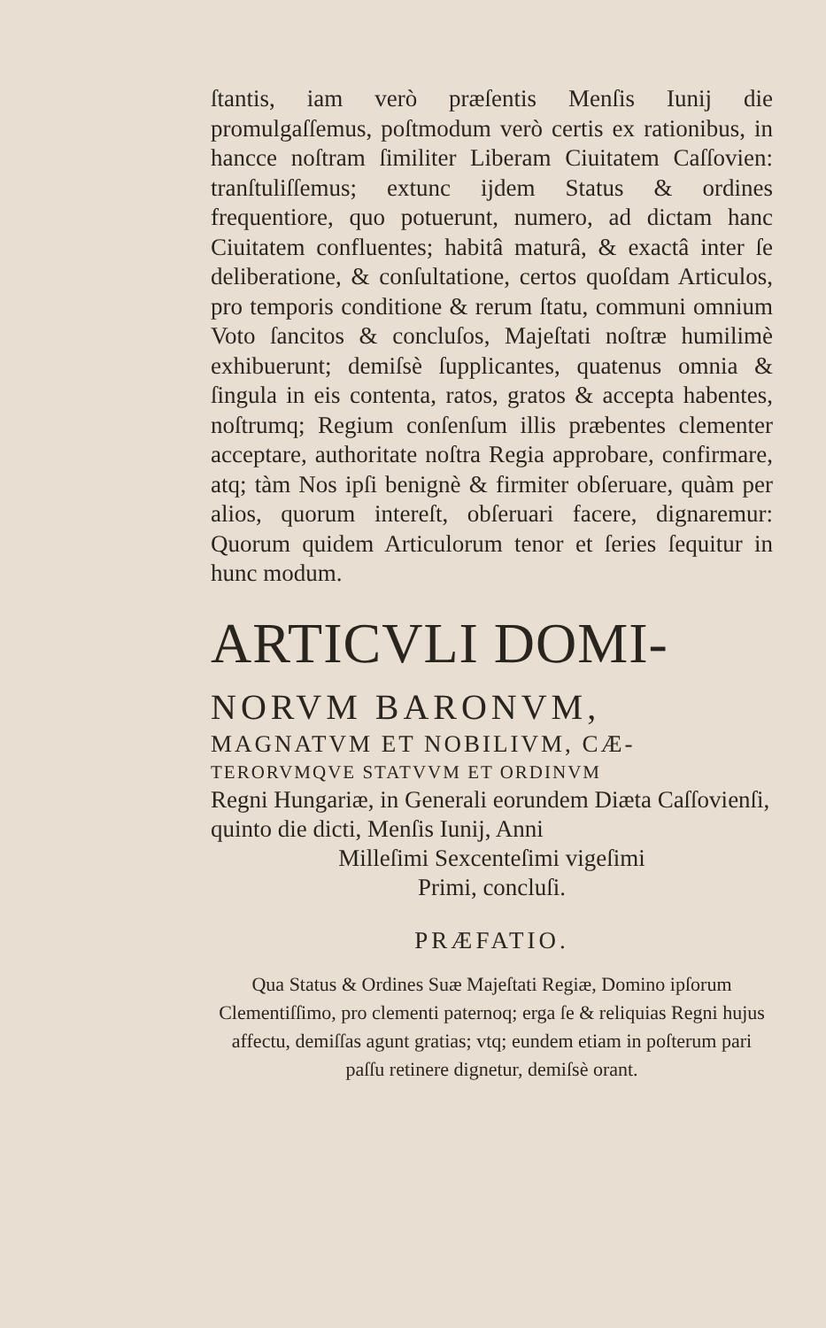ſtantis, iam verò præſentis Menſis Iunij die promulgaſſemus, poſtmodum verò certis ex rationibus, in hancce noſtram ſimiliter Liberam Ciuitatem Caſſovien: tranſtuliſſemus; extunc ijdem Status & ordines frequentiore, quo potuerunt, numero, ad dictam hanc Ciuitatem confluentes; habitâ maturâ, & exactâ inter ſe deliberatione, & conſultatione, certos quoſdam Articulos, pro temporis conditione & rerum ſtatu, communi omnium Voto ſancitos & concluſos, Majeſtati noſtræ humilimè exhibuerunt; demiſsè ſupplicantes, quatenus omnia & ſingula in eis contenta, ratos, gratos & accepta habentes, noſtrumq; Regium conſenſum illis præbentes clementer acceptare, authoritate noſtra Regia approbare, confirmare, atq; tàm Nos ipſi benignè & firmiter obſeruare, quàm per alios, quorum intereſt, obſeruari facere, dignaremur: Quorum quidem Articulorum tenor et ſeries ſequitur in hunc modum.
ARTICVLI DOMI-
NORVM BARONVM,
MAGNATVM ET NOBILIVM, CÆ-
TERORVMQVE STATVVM ET ORDINVM
Regni Hungariæ, in Generali eorundem Diæta Caſſovienſi, quinto die dicti, Menſis Iunij, Anni
Milleſimi Sexcenteſimi vigeſimi
Primi, concluſi.
PRÆFATIO.
Qua Status & Ordines Suæ Majeſtati Regiæ, Domino ipſorum Clementiſſimo, pro clementi paternoq; erga ſe & reliquias Regni hujus affectu, demiſſas agunt gratias; vtq; eundem etiam in poſterum pari paſſu retinere dignetur, demiſsè orant.